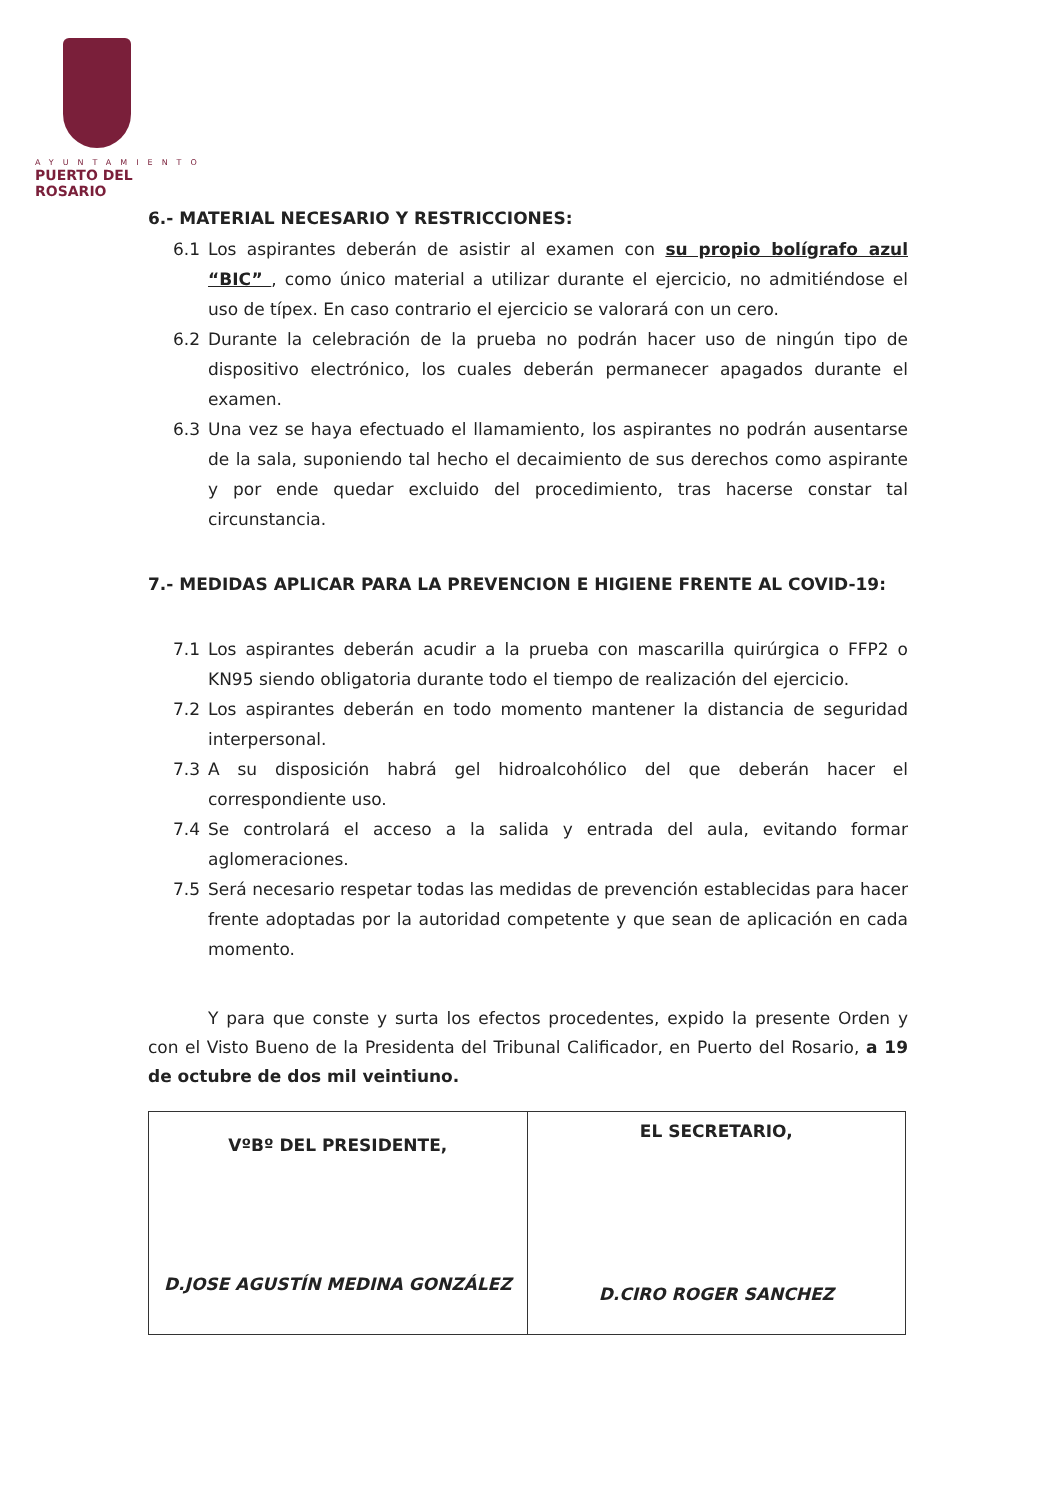AYUNTAMIENTO
PUERTO DEL ROSARIO
6.- MATERIAL NECESARIO Y RESTRICCIONES:
6.1 Los aspirantes deberán de asistir al examen con su propio bolígrafo azul “BIC” , como único material a utilizar durante el ejercicio, no admitiéndose el uso de típex. En caso contrario el ejercicio se valorará con un cero.
6.2 Durante la celebración de la prueba no podrán hacer uso de ningún tipo de dispositivo electrónico, los cuales deberán permanecer apagados durante el examen.
6.3 Una vez se haya efectuado el llamamiento, los aspirantes no podrán ausentarse de la sala, suponiendo tal hecho el decaimiento de sus derechos como aspirante y por ende quedar excluido del procedimiento, tras hacerse constar tal circunstancia.
7.- MEDIDAS APLICAR PARA LA PREVENCION E HIGIENE FRENTE AL COVID-19:
7.1 Los aspirantes deberán acudir a la prueba con mascarilla quirúrgica o FFP2 o KN95 siendo obligatoria durante todo el tiempo de realización del ejercicio.
7.2 Los aspirantes deberán en todo momento mantener la distancia de seguridad interpersonal.
7.3 A su disposición habrá gel hidroalcohólico del que deberán hacer el correspondiente uso.
7.4 Se controlará el acceso a la salida y entrada del aula, evitando formar aglomeraciones.
7.5 Será necesario respetar todas las medidas de prevención establecidas para hacer frente adoptadas por la autoridad competente y que sean de aplicación en cada momento.
Y para que conste y surta los efectos procedentes, expido la presente Orden y con el Visto Bueno de la Presidenta del Tribunal Calificador, en Puerto del Rosario, a 19 de octubre de dos mil veintiuno.
| VºBº DEL PRESIDENTE, D.JOSE AGUSTÍN MEDINA GONZÁLEZ | EL SECRETARIO, D.CIRO ROGER SANCHEZ |